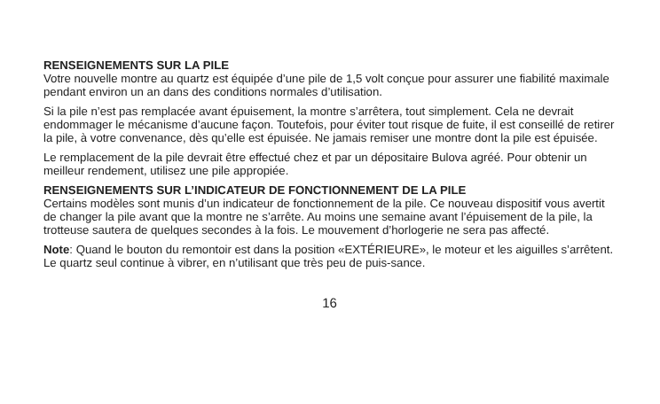RENSEIGNEMENTS SUR LA PILE
Votre nouvelle montre au quartz est équipée d’une pile de 1,5 volt conçue pour assurer une fiabilité maximale pendant environ un an dans des conditions normales d’utilisation.
Si la pile n’est pas remplacée avant épuisement, la montre s’arrêtera, tout simplement. Cela ne devrait endommager le mécanisme d’aucune façon. Toutefois, pour éviter tout risque de fuite, il est conseillé de retirer la pile, à votre convenance, dès qu’elle est épuisée. Ne jamais remiser une montre dont la pile est épuisée.
Le remplacement de la pile devrait être effectué chez et par un dépositaire Bulova agréé. Pour obtenir un meilleur rendement, utilisez une pile appropiée.
RENSEIGNEMENTS SUR L’INDICATEUR DE FONCTIONNEMENT DE LA PILE
Certains modèles sont munis d’un indicateur de fonctionnement de la pile. Ce nouveau dispositif vous avertit de changer la pile avant que la montre ne s’arrête. Au moins une semaine avant l’épuisement de la pile, la trotteuse sautera de quelques secondes à la fois. Le mouvement d’horlogerie ne sera pas affecté.
Note: Quand le bouton du remontoir est dans la position «EXTÉRIEURE», le moteur et les aiguilles s’arrêtent. Le quartz seul continue à vibrer, en n’utilisant que très peu de puis-sance.
16